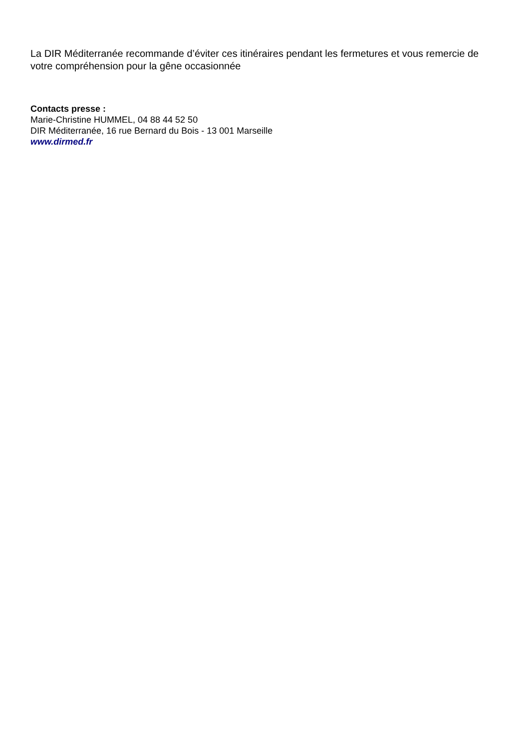La DIR Méditerranée recommande d’éviter ces itinéraires pendant les fermetures et vous remercie de votre compréhension pour la gêne occasionnée
Contacts presse :
Marie-Christine HUMMEL, 04 88 44 52 50
DIR Méditerranée, 16 rue Bernard du Bois - 13 001 Marseille
www.dirmed.fr